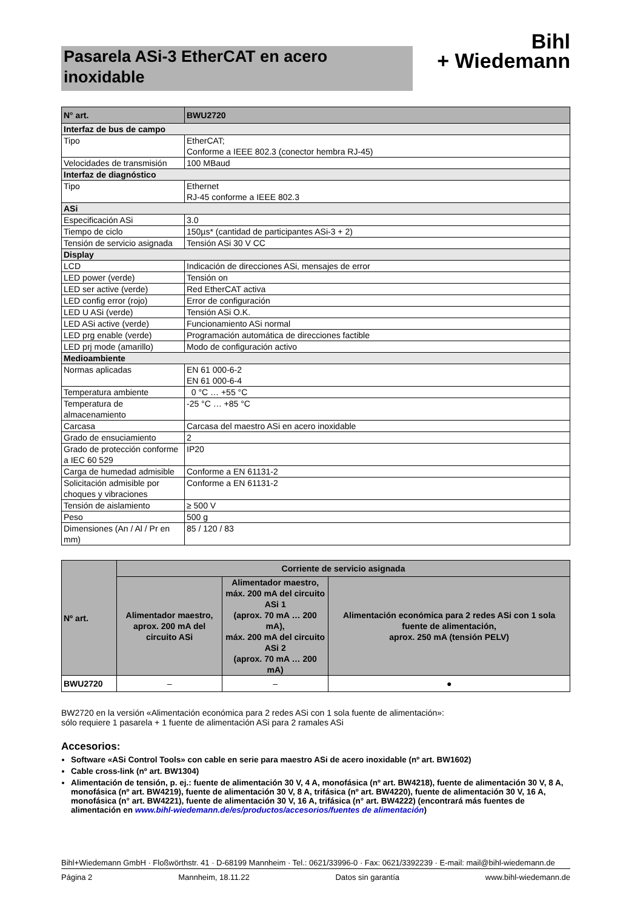Pasarela ASi-3 EtherCAT en acero inoxidable
Bihl
+ Wiedemann
| N° art. | BWU2720 |
| Interfaz de bus de campo | |
| Tipo | EtherCAT; Conforme a IEEE 802.3 (conector hembra RJ-45) |
| Velocidades de transmisión | 100 MBaud |
| Interfaz de diagnóstico | |
| Tipo | Ethernet RJ-45 conforme a IEEE 802.3 |
| ASi | |
| Especificación ASi | 3.0 |
| Tiempo de ciclo | 150µs* (cantidad de participantes ASi-3 + 2) |
| Tensión de servicio asignada | Tensión ASi 30 V CC |
| Display | |
| LCD | Indicación de direcciones ASi, mensajes de error |
| LED power (verde) | Tensión on |
| LED ser active (verde) | Red EtherCAT activa |
| LED config error (rojo) | Error de configuración |
| LED U ASi (verde) | Tensión ASi O.K. |
| LED ASi active (verde) | Funcionamiento ASi normal |
| LED prg enable (verde) | Programación automática de direcciones factible |
| LED prj mode (amarillo) | Modo de configuración activo |
| Medioambiente | |
| Normas aplicadas | EN 61 000-6-2 EN 61 000-6-4 |
| Temperatura ambiente | 0 °C … +55 °C |
| Temperatura de almacenamiento | -25 °C … +85 °C |
| Carcasa | Carcasa del maestro ASi en acero inoxidable |
| Grado de ensuciamiento | 2 |
| Grado de protección conforme a IEC 60 529 | IP20 |
| Carga de humedad admisible | Conforme a EN 61131-2 |
| Solicitación admisible por choques y vibraciones | Conforme a EN 61131-2 |
| Tensión de aislamiento | ≥ 500 V |
| Peso | 500 g |
| Dimensiones (An / Al / Pr en mm) | 85 / 120 / 83 |
| Nº art. | Corriente de servicio asignada | | |
| --- | --- | --- | --- |
| | Alimentador maestro, aprox. 200 mA del circuito ASi | Alimentador maestro, máx. 200 mA del circuito ASi 1 (aprox. 70 mA … 200 mA), máx. 200 mA del circuito ASi 2 (aprox. 70 mA … 200 mA) | Alimentación económica para 2 redes ASi con 1 sola fuente de alimentación, aprox. 250 mA (tensión PELV) |
| BWU2720 | – | – | ● |
BW2720 en la versión «Alimentación económica para 2 redes ASi con 1 sola fuente de alimentación»:
sólo requiere 1 pasarela + 1 fuente de alimentación ASi para 2 ramales ASi
Accesorios:
Software «ASi Control Tools» con cable en serie para maestro ASi de acero inoxidable (nº art. BW1602)
Cable cross-link (nº art. BW1304)
Alimentación de tensión, p. ej.: fuente de alimentación 30 V, 4 A, monofásica (nº art. BW4218), fuente de alimentación 30 V, 8 A, monofásica (nº art. BW4219), fuente de alimentación 30 V, 8 A, trifásica (nº art. BW4220), fuente de alimentación 30 V, 16 A, monofásica (n° art. BW4221), fuente de alimentación 30 V, 16 A, trifásica (n° art. BW4222) (encontrará más fuentes de alimentación en www.bihl-wiedemann.de/es/productos/accesorios/fuentes de alimentación)
Bihl+Wiedemann GmbH · Floßwörthstr. 41 · D-68199 Mannheim · Tel.: 0621/33996-0 · Fax: 0621/3392239 · E-mail: mail@bihl-wiedemann.de
Página 2 Mannheim, 18.11.22 Datos sin garantía www.bihl-wiedemann.de